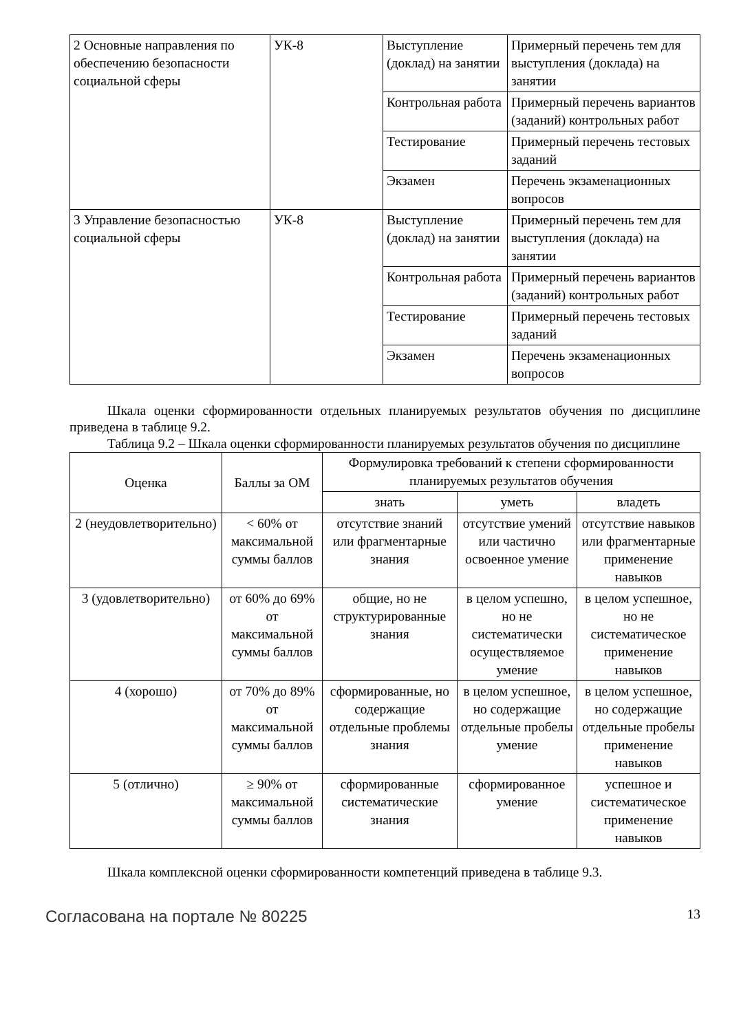| 2 Основные направления по обеспечению безопасности социальной сферы | УК-8 | Выступление (доклад) на занятии | Примерный перечень тем для выступления (доклада) на занятии |
| | | Контрольная работа | Примерный перечень вариантов (заданий) контрольных работ |
| | | Тестирование | Примерный перечень тестовых заданий |
| | | Экзамен | Перечень экзаменационных вопросов |
| 3 Управление безопасностью социальной сферы | УК-8 | Выступление (доклад) на занятии | Примерный перечень тем для выступления (доклада) на занятии |
| | | Контрольная работа | Примерный перечень вариантов (заданий) контрольных работ |
| | | Тестирование | Примерный перечень тестовых заданий |
| | | Экзамен | Перечень экзаменационных вопросов |
Шкала оценки сформированности отдельных планируемых результатов обучения по дисциплине приведена в таблице 9.2.
Таблица 9.2 – Шкала оценки сформированности планируемых результатов обучения по дисциплине
| Оценка | Баллы за ОМ | Формулировка требований к степени сформированности планируемых результатов обучения | | |
| --- | --- | --- | --- | --- |
| | | знать | уметь | владеть |
| 2 (неудовлетворительно) | < 60% от максимальной суммы баллов | отсутствие знаний или фрагментарные знания | отсутствие умений или частично освоенное умение | отсутствие навыков или фрагментарные применение навыков |
| 3 (удовлетворительно) | от 60% до 69% от максимальной суммы баллов | общие, но не структурированные знания | в целом успешно, но не систематически осуществляемое умение | в целом успешное, но не систематическое применение навыков |
| 4 (хорошо) | от 70% до 89% от максимальной суммы баллов | сформированные, но содержащие отдельные проблемы знания | в целом успешное, но содержащие отдельные пробелы умение | в целом успешное, но содержащие отдельные пробелы применение навыков |
| 5 (отлично) | ≥ 90% от максимальной суммы баллов | сформированные систематические знания | сформированное умение | успешное и систематическое применение навыков |
Шкала комплексной оценки сформированности компетенций приведена в таблице 9.3.
Согласована на портале № 80225 13